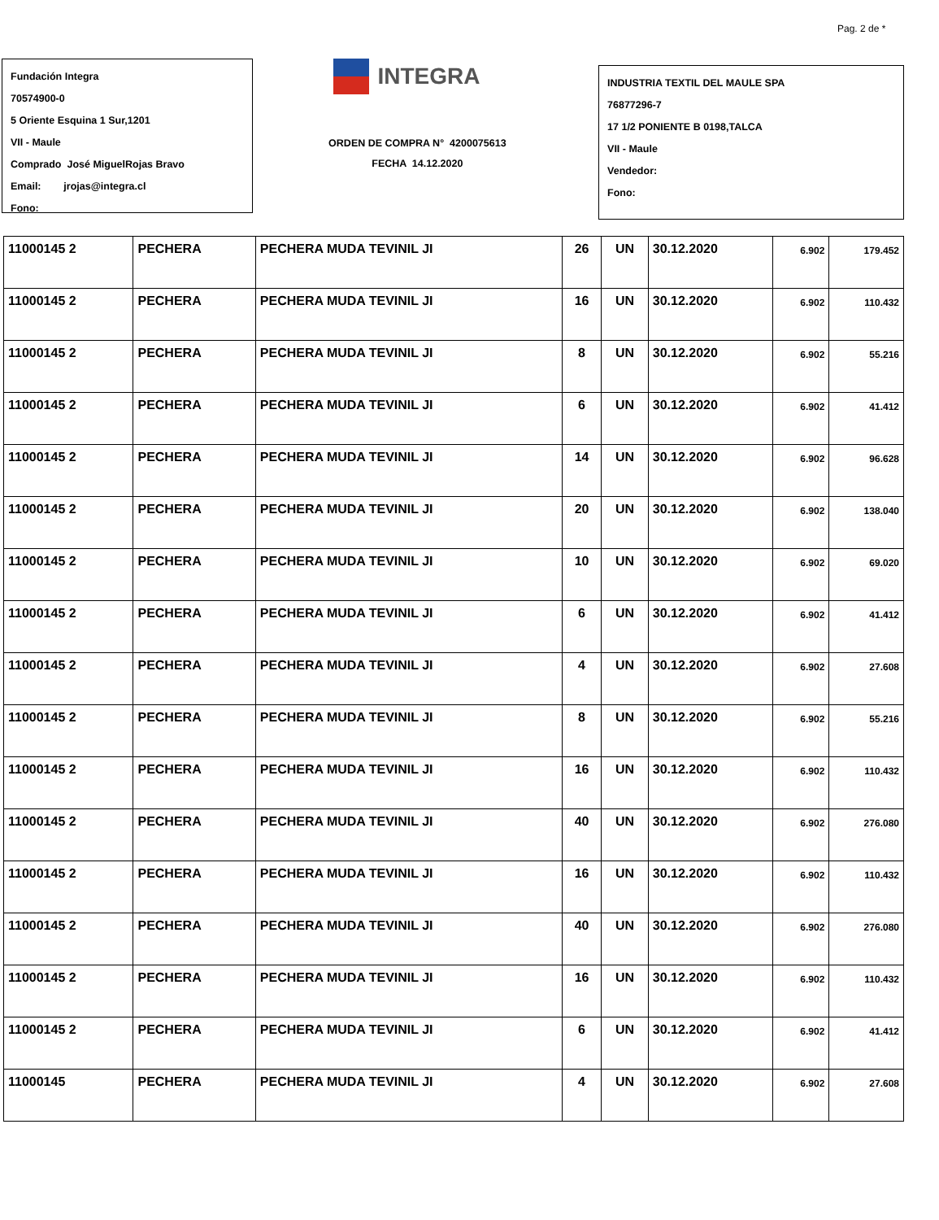Pag. 2 de *
Fundación Integra
70574900-0
5 Oriente Esquina 1 Sur,1201
VII - Maule
Comprado José MiguelRojas Bravo
Email: jrojas@integra.cl
Fono:
INTEGRA
ORDEN DE COMPRA N° 4200075613
FECHA 14.12.2020
INDUSTRIA TEXTIL DEL MAULE SPA
76877296-7
17 1/2 PONIENTE B 0198,TALCA
VII - Maule
Vendedor:
Fono:
| 11000145 2 | PECHERA | PECHERA MUDA TEVINIL JI | 26 | UN | 30.12.2020 | 6.902 | 179.452 |
| 11000145 2 | PECHERA | PECHERA MUDA TEVINIL JI | 16 | UN | 30.12.2020 | 6.902 | 110.432 |
| 11000145 2 | PECHERA | PECHERA MUDA TEVINIL JI | 8 | UN | 30.12.2020 | 6.902 | 55.216 |
| 11000145 2 | PECHERA | PECHERA MUDA TEVINIL JI | 6 | UN | 30.12.2020 | 6.902 | 41.412 |
| 11000145 2 | PECHERA | PECHERA MUDA TEVINIL JI | 14 | UN | 30.12.2020 | 6.902 | 96.628 |
| 11000145 2 | PECHERA | PECHERA MUDA TEVINIL JI | 20 | UN | 30.12.2020 | 6.902 | 138.040 |
| 11000145 2 | PECHERA | PECHERA MUDA TEVINIL JI | 10 | UN | 30.12.2020 | 6.902 | 69.020 |
| 11000145 2 | PECHERA | PECHERA MUDA TEVINIL JI | 6 | UN | 30.12.2020 | 6.902 | 41.412 |
| 11000145 2 | PECHERA | PECHERA MUDA TEVINIL JI | 4 | UN | 30.12.2020 | 6.902 | 27.608 |
| 11000145 2 | PECHERA | PECHERA MUDA TEVINIL JI | 8 | UN | 30.12.2020 | 6.902 | 55.216 |
| 11000145 2 | PECHERA | PECHERA MUDA TEVINIL JI | 16 | UN | 30.12.2020 | 6.902 | 110.432 |
| 11000145 2 | PECHERA | PECHERA MUDA TEVINIL JI | 40 | UN | 30.12.2020 | 6.902 | 276.080 |
| 11000145 2 | PECHERA | PECHERA MUDA TEVINIL JI | 16 | UN | 30.12.2020 | 6.902 | 110.432 |
| 11000145 2 | PECHERA | PECHERA MUDA TEVINIL JI | 40 | UN | 30.12.2020 | 6.902 | 276.080 |
| 11000145 2 | PECHERA | PECHERA MUDA TEVINIL JI | 16 | UN | 30.12.2020 | 6.902 | 110.432 |
| 11000145 2 | PECHERA | PECHERA MUDA TEVINIL JI | 6 | UN | 30.12.2020 | 6.902 | 41.412 |
| 11000145 | PECHERA | PECHERA MUDA TEVINIL JI | 4 | UN | 30.12.2020 | 6.902 | 27.608 |